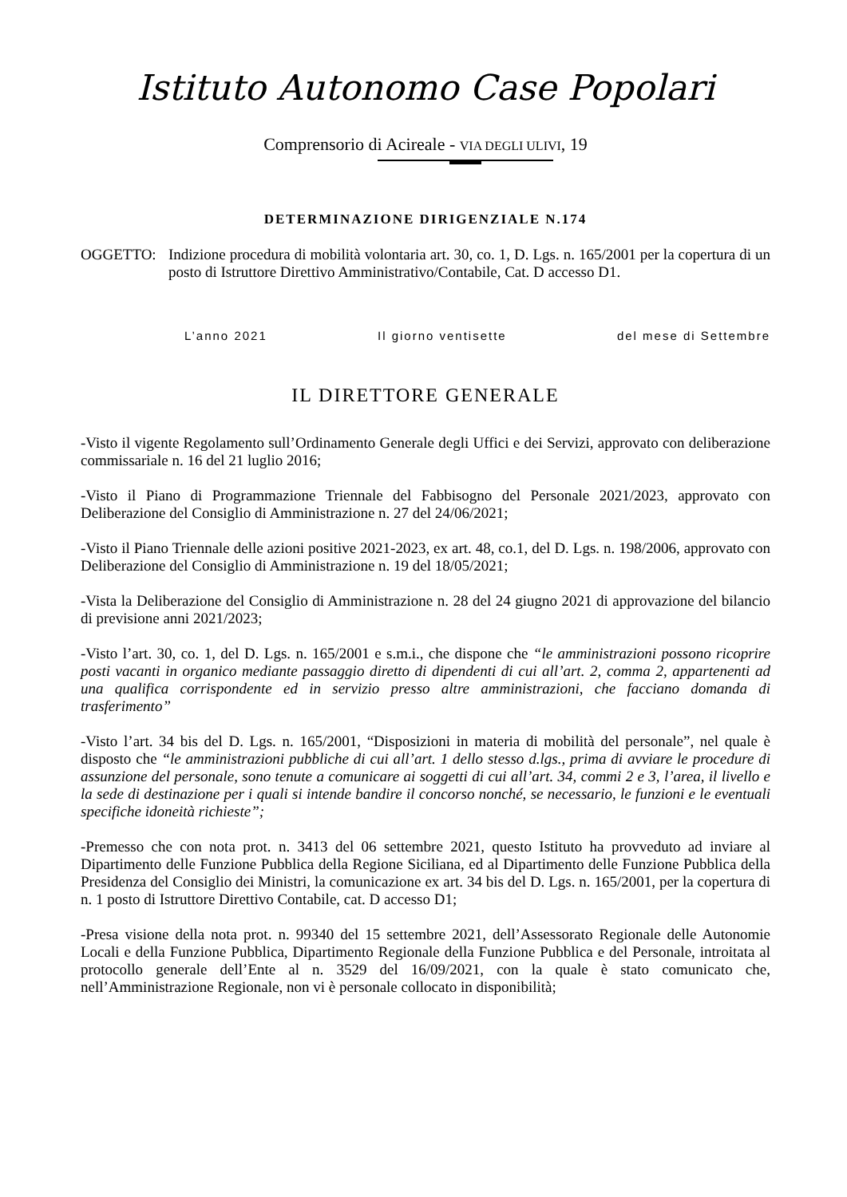Istituto Autonomo Case Popolari
Comprensorio di Acireale - VIA DEGLI ULIVI, 19
DETERMINAZIONE DIRIGENZIALE N.174
OGGETTO: Indizione procedura di mobilità volontaria art. 30, co. 1, D. Lgs. n. 165/2001 per la copertura di un posto di Istruttore Direttivo Amministrativo/Contabile, Cat. D accesso D1.
L’anno 2021 Il giorno ventisette del mese di Settembre
IL DIRETTORE GENERALE
-Visto il vigente Regolamento sull’Ordinamento Generale degli Uffici e dei Servizi, approvato con deliberazione commissariale n. 16 del 21 luglio 2016;
-Visto il Piano di Programmazione Triennale del Fabbisogno del Personale 2021/2023, approvato con Deliberazione del Consiglio di Amministrazione n. 27 del 24/06/2021;
-Visto il Piano Triennale delle azioni positive 2021-2023, ex art. 48, co.1, del D. Lgs. n. 198/2006, approvato con Deliberazione del Consiglio di Amministrazione n. 19 del 18/05/2021;
-Vista la Deliberazione del Consiglio di Amministrazione n. 28 del 24 giugno 2021 di approvazione del bilancio di previsione anni 2021/2023;
-Visto l’art. 30, co. 1, del D. Lgs. n. 165/2001 e s.m.i., che dispone che “le amministrazioni possono ricoprire posti vacanti in organico mediante passaggio diretto di dipendenti di cui all’art. 2, comma 2, appartenenti ad una qualifica corrispondente ed in servizio presso altre amministrazioni, che facciano domanda di trasferimento”
-Visto l’art. 34 bis del D. Lgs. n. 165/2001, “Disposizioni in materia di mobilità del personale”, nel quale è disposto che “le amministrazioni pubbliche di cui all’art. 1 dello stesso d.lgs., prima di avviare le procedure di assunzione del personale, sono tenute a comunicare ai soggetti di cui all’art. 34, commi 2 e 3, l’area, il livello e la sede di destinazione per i quali si intende bandire il concorso nonché, se necessario, le funzioni e le eventuali specifiche idoneità richieste”;
-Premesso che con nota prot. n. 3413 del 06 settembre 2021, questo Istituto ha provveduto ad inviare al Dipartimento delle Funzione Pubblica della Regione Siciliana, ed al Dipartimento delle Funzione Pubblica della Presidenza del Consiglio dei Ministri, la comunicazione ex art. 34 bis del D. Lgs. n. 165/2001, per la copertura di n. 1 posto di Istruttore Direttivo Contabile, cat. D accesso D1;
-Presa visione della nota prot. n. 99340 del 15 settembre 2021, dell’Assessorato Regionale delle Autonomie Locali e della Funzione Pubblica, Dipartimento Regionale della Funzione Pubblica e del Personale, introitata al protocollo generale dell’Ente al n. 3529 del 16/09/2021, con la quale è stato comunicato che, nell’Amministrazione Regionale, non vi è personale collocato in disponibilità;